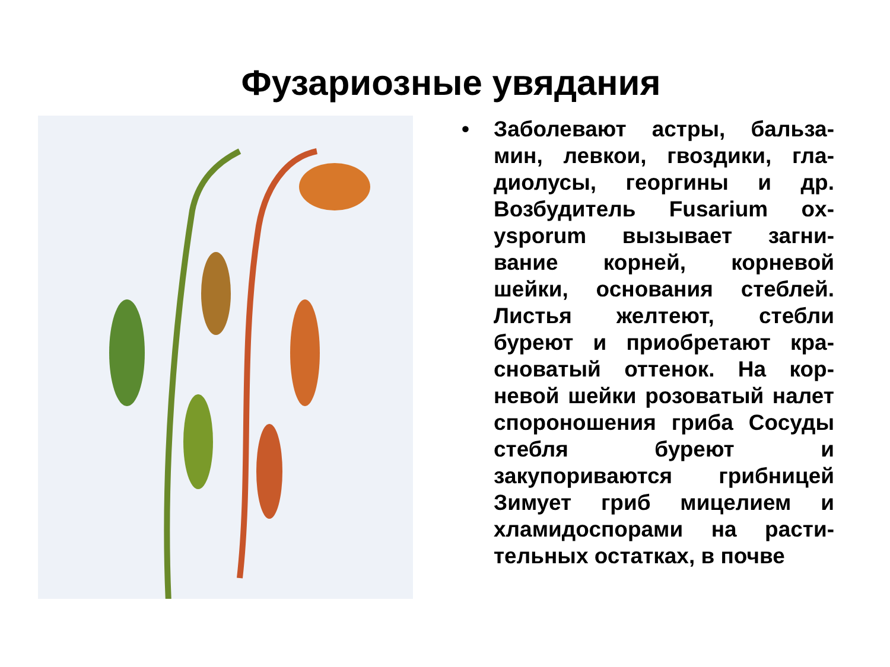Фузариозные увядания
• Заболевают астры, бальза-мин, левкои, гвоздики, гла-диолусы, георгины и др. Возбудитель Fusarium ox-ysporum вызывает загни-вание корней, корневой шейки, основания стеблей. Листья желтеют, стебли буреют и приобретают кра-сноватый оттенок. На кор-невой шейки розоватый налет спороношения гриба Сосуды стебля буреют и закупориваются грибницей Зимует гриб мицелием и хламидоспорами на расти-тельных остатках, в почве